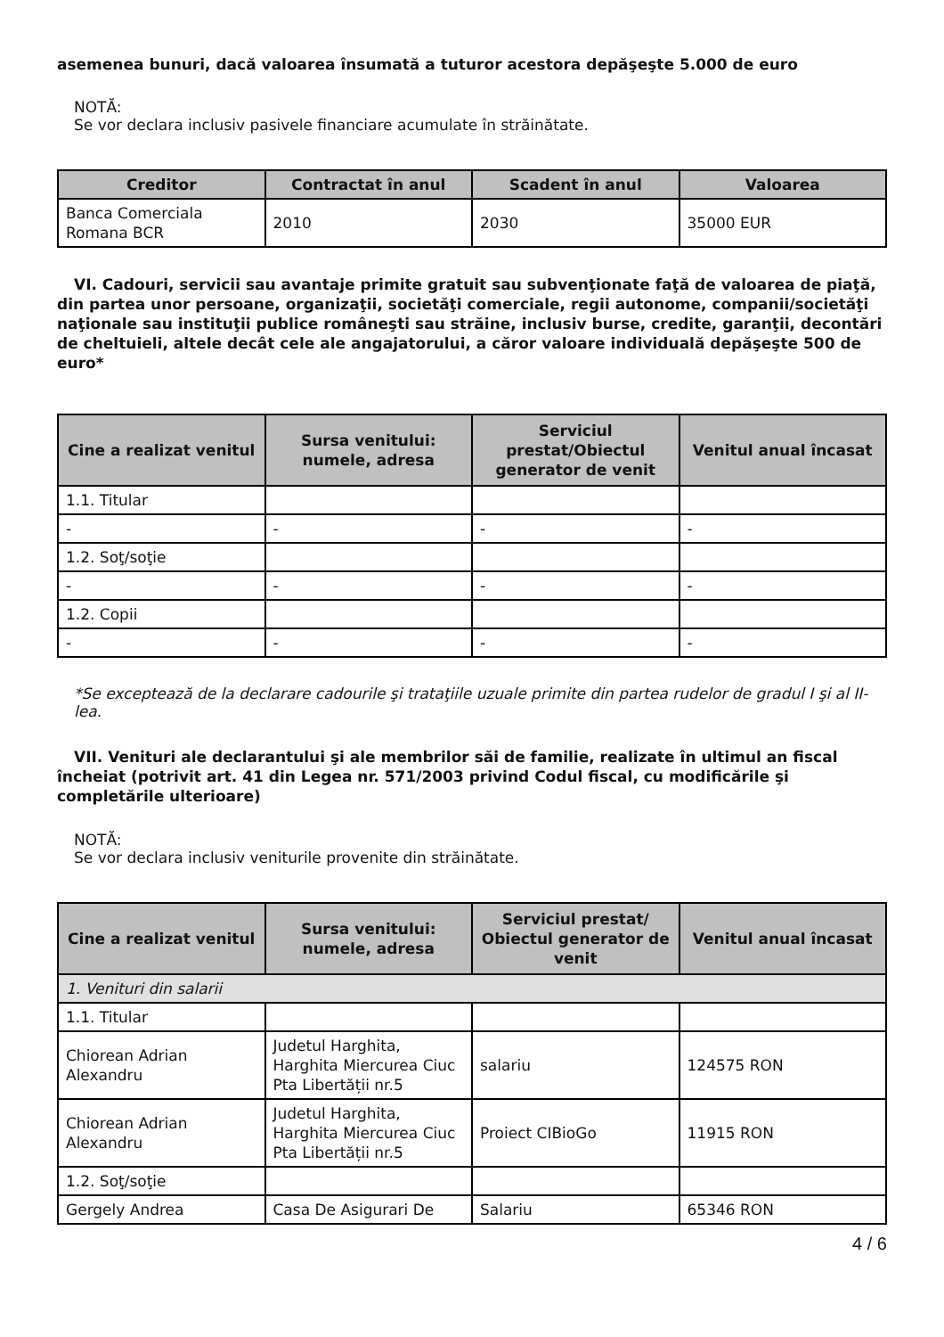asemenea bunuri, dacă valoarea însumată a tuturor acestora depăşeşte 5.000 de euro
NOTĂ:
Se vor declara inclusiv pasivele financiare acumulate în străinătate.
| Creditor | Contractat în anul | Scadent în anul | Valoarea |
| --- | --- | --- | --- |
| Banca Comerciala Romana BCR | 2010 | 2030 | 35000 EUR |
VI. Cadouri, servicii sau avantaje primite gratuit sau subvenţionate faţă de valoarea de piaţă, din partea unor persoane, organizaţii, societăţi comerciale, regii autonome, companii/societăţi naţionale sau instituţii publice româneşti sau străine, inclusiv burse, credite, garanţii, decontări de cheltuieli, altele decât cele ale angajatorului, a căror valoare individuală depăşeşte 500 de euro*
| Cine a realizat venitul | Sursa venitului: numele, adresa | Serviciul prestat/Obiectul generator de venit | Venitul anual încasat |
| --- | --- | --- | --- |
| 1.1. Titular | | | |
| - | - | - | - |
| 1.2. Soţ/soţie | | | |
| - | - | - | - |
| 1.2. Copii | | | |
| - | - | - | - |
*Se exceptează de la declarare cadourile şi trataţiile uzuale primite din partea rudelor de gradul I şi al II-lea.
VII. Venituri ale declarantului şi ale membrilor săi de familie, realizate în ultimul an fiscal încheiat (potrivit art. 41 din Legea nr. 571/2003 privind Codul fiscal, cu modificările şi completările ulterioare)
NOTĂ:
Se vor declara inclusiv veniturile provenite din străinătate.
| Cine a realizat venitul | Sursa venitului: numele, adresa | Serviciul prestat/ Obiectul generator de venit | Venitul anual încasat |
| --- | --- | --- | --- |
| 1. Venituri din salarii | | | |
| 1.1. Titular | | | |
| Chiorean Adrian Alexandru | Judetul Harghita, Harghita Miercurea Ciuc Pta Libertății nr.5 | salariu | 124575 RON |
| Chiorean Adrian Alexandru | Judetul Harghita, Harghita Miercurea Ciuc Pta Libertății nr.5 | Proiect CIBioGo | 11915 RON |
| 1.2. Soţ/soţie | | | |
| Gergely Andrea | Casa De Asigurari De | Salariu | 65346 RON |
4 / 6